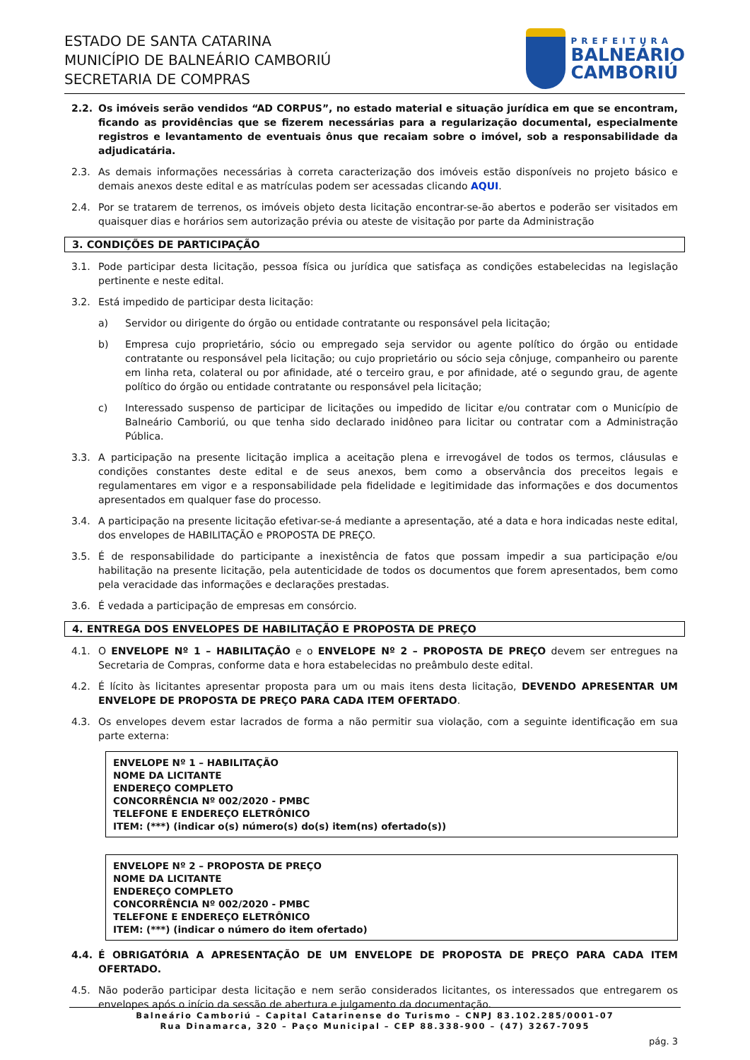ESTADO DE SANTA CATARINA
MUNICÍPIO DE BALNEÁRIO CAMBORIÚ
SECRETARIA DE COMPRAS
PREFEITURA
BALNEÁRIO
CAMBORIÚ
2.2. Os imóveis serão vendidos “AD CORPUS”, no estado material e situação jurídica em que se encontram, ficando as providências que se fizerem necessárias para a regularização documental, especialmente registros e levantamento de eventuais ônus que recaiam sobre o imóvel, sob a responsabilidade da adjudicatária.
2.3. As demais informações necessárias à correta caracterização dos imóveis estão disponíveis no projeto básico e demais anexos deste edital e as matrículas podem ser acessadas clicando AQUI.
2.4. Por se tratarem de terrenos, os imóveis objeto desta licitação encontrar-se-ão abertos e poderão ser visitados em quaisquer dias e horários sem autorização prévia ou ateste de visitação por parte da Administração
3. CONDIÇÕES DE PARTICIPAÇÃO
3.1. Pode participar desta licitação, pessoa física ou jurídica que satisfaça as condições estabelecidas na legislação pertinente e neste edital.
3.2. Está impedido de participar desta licitação:
a) Servidor ou dirigente do órgão ou entidade contratante ou responsável pela licitação;
b) Empresa cujo proprietário, sócio ou empregado seja servidor ou agente político do órgão ou entidade contratante ou responsável pela licitação; ou cujo proprietário ou sócio seja cônjuge, companheiro ou parente em linha reta, colateral ou por afinidade, até o terceiro grau, e por afinidade, até o segundo grau, de agente político do órgão ou entidade contratante ou responsável pela licitação;
c) Interessado suspenso de participar de licitações ou impedido de licitar e/ou contratar com o Município de Balneário Camboriú, ou que tenha sido declarado inidôneo para licitar ou contratar com a Administração Pública.
3.3. A participação na presente licitação implica a aceitação plena e irrevogável de todos os termos, cláusulas e condições constantes deste edital e de seus anexos, bem como a observância dos preceitos legais e regulamentares em vigor e a responsabilidade pela fidelidade e legitimidade das informações e dos documentos apresentados em qualquer fase do processo.
3.4. A participação na presente licitação efetivar-se-á mediante a apresentação, até a data e hora indicadas neste edital, dos envelopes de HABILITAÇÃO e PROPOSTA DE PREÇO.
3.5. É de responsabilidade do participante a inexistência de fatos que possam impedir a sua participação e/ou habilitação na presente licitação, pela autenticidade de todos os documentos que forem apresentados, bem como pela veracidade das informações e declarações prestadas.
3.6. É vedada a participação de empresas em consórcio.
4. ENTREGA DOS ENVELOPES DE HABILITAÇÃO E PROPOSTA DE PREÇO
4.1. O ENVELOPE Nº 1 – HABILITAÇÃO e o ENVELOPE Nº 2 – PROPOSTA DE PREÇO devem ser entregues na Secretaria de Compras, conforme data e hora estabelecidas no preâmbulo deste edital.
4.2. É lícito às licitantes apresentar proposta para um ou mais itens desta licitação, DEVENDO APRESENTAR UM ENVELOPE DE PROPOSTA DE PREÇO PARA CADA ITEM OFERTADO.
4.3. Os envelopes devem estar lacrados de forma a não permitir sua violação, com a seguinte identificação em sua parte externa:
ENVELOPE Nº 1 – HABILITAÇÃO
NOME DA LICITANTE
ENDEREÇO COMPLETO
CONCORRÊNCIA Nº 002/2020 - PMBC
TELEFONE E ENDEREÇO ELETRÔNICO
ITEM: (***) (indicar o(s) número(s) do(s) item(ns) ofertado(s))
ENVELOPE Nº 2 – PROPOSTA DE PREÇO
NOME DA LICITANTE
ENDEREÇO COMPLETO
CONCORRÊNCIA Nº 002/2020 - PMBC
TELEFONE E ENDEREÇO ELETRÔNICO
ITEM: (***) (indicar o número do item ofertado)
4.4. É OBRIGATÓRIA A APRESENTAÇÃO DE UM ENVELOPE DE PROPOSTA DE PREÇO PARA CADA ITEM OFERTADO.
4.5. Não poderão participar desta licitação e nem serão considerados licitantes, os interessados que entregarem os envelopes após o início da sessão de abertura e julgamento da documentação.
Balneário Camboriú – Capital Catarinense do Turismo – CNPJ 83.102.285/0001-07
Rua Dinamarca, 320 – Paço Municipal – CEP 88.338-900 – (47) 3267-7095
pág. 3